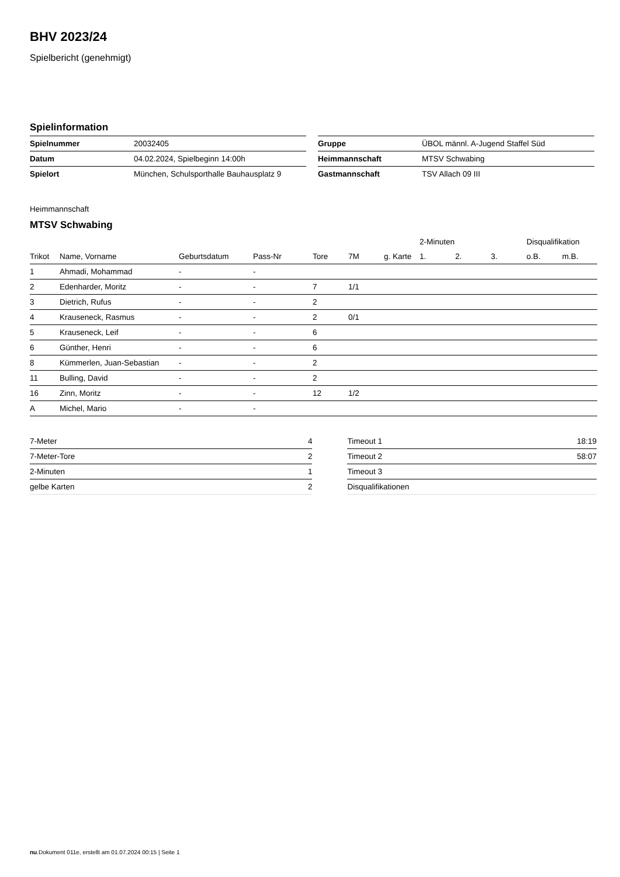BHV 2023/24
Spielbericht (genehmigt)
Spielinformation
| Spielnummer | 20032405 |
| Datum | 04.02.2024, Spielbeginn 14:00h |
| Spielort | München, Schulsporthalle Bauhausplatz 9 |
| Gruppe | ÜBOL männl. A-Jugend Staffel Süd |
| Heimmannschaft | MTSV Schwabing |
| Gastmannschaft | TSV Allach 09 III |
Heimmannschaft
MTSV Schwabing
| | | | | | | | 2-Minuten | | | Disqualifikation | |
| --- | --- | --- | --- | --- | --- | --- | --- | --- | --- | --- | --- |
| Trikot | Name, Vorname | Geburtsdatum | Pass-Nr | Tore | 7M | g. Karte | 1. | 2. | 3. | o.B. | m.B. |
| 1 | Ahmadi, Mohammad | - | - | | | | | | | | |
| 2 | Edenharder, Moritz | - | - | 7 | 1/1 | | | | | | |
| 3 | Dietrich, Rufus | - | - | 2 | | | | | | | |
| 4 | Krauseneck, Rasmus | - | - | 2 | 0/1 | | | | | | |
| 5 | Krauseneck, Leif | - | - | 6 | | | | | | | |
| 6 | Günther, Henri | - | - | 6 | | | | | | | |
| 8 | Kümmerlen, Juan-Sebastian | - | - | 2 | | | | | | | |
| 11 | Bulling, David | - | - | 2 | | | | | | | |
| 16 | Zinn, Moritz | - | - | 12 | 1/2 | | | | | | |
| A | Michel, Mario | - | - | | | | | | | | |
| 7-Meter | 4 |
| 7-Meter-Tore | 2 |
| 2-Minuten | 1 |
| gelbe Karten | 2 |
| Timeout 1 | 18:19 |
| Timeout 2 | 58:07 |
| Timeout 3 | |
| Disqualifikationen | |
nu.Dokument 011e, erstellt am 01.07.2024 00:15 | Seite 1